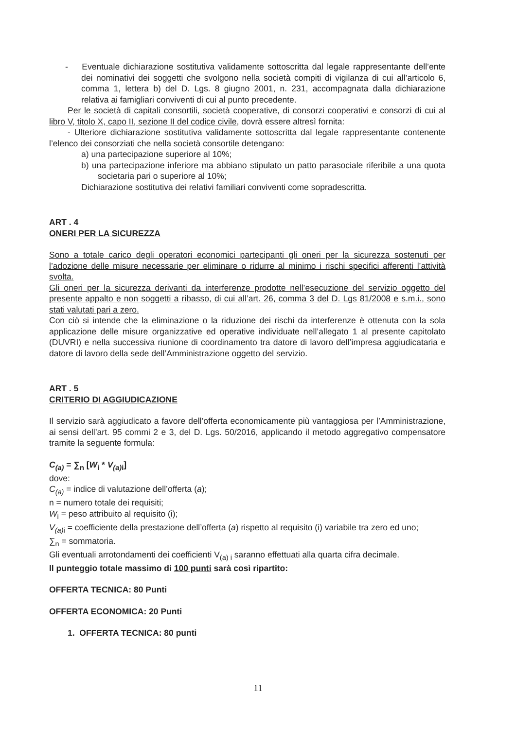- Eventuale dichiarazione sostitutiva validamente sottoscritta dal legale rappresentante dell’ente dei nominativi dei soggetti che svolgono nella società compiti di vigilanza di cui all’articolo 6, comma 1, lettera b) del D. Lgs. 8 giugno 2001, n. 231, accompagnata dalla dichiarazione relativa ai famigliari conviventi di cui al punto precedente.
Per le società di capitali consortili, società cooperative, di consorzi cooperativi e consorzi di cui al libro V, titolo X, capo II, sezione II del codice civile, dovrà essere altresì fornita:
- Ulteriore dichiarazione sostitutiva validamente sottoscritta dal legale rappresentante contenente l’elenco dei consorziati che nella società consortile detengano:
a) una partecipazione superiore al 10%;
b) una partecipazione inferiore ma abbiano stipulato un patto parasociale riferibile a una quota societaria pari o superiore al 10%;
Dichiarazione sostitutiva dei relativi familiari conviventi come sopradescritta.
ART . 4
ONERI PER LA SICUREZZA
Sono a totale carico degli operatori economici partecipanti gli oneri per la sicurezza sostenuti per l’adozione delle misure necessarie per eliminare o ridurre al minimo i rischi specifici afferenti l’attività svolta.
Gli oneri per la sicurezza derivanti da interferenze prodotte nell’esecuzione del servizio oggetto del presente appalto e non soggetti a ribasso, di cui all’art. 26, comma 3 del D. Lgs 81/2008 e s.m.i., sono stati valutati pari a zero.
Con ciò si intende che la eliminazione o la riduzione dei rischi da interferenze è ottenuta con la sola applicazione delle misure organizzative ed operative individuate nell’allegato 1 al presente capitolato (DUVRI) e nella successiva riunione di coordinamento tra datore di lavoro dell’impresa aggiudicataria e datore di lavoro della sede dell’Amministrazione oggetto del servizio.
ART . 5
CRITERIO DI AGGIUDICAZIONE
Il servizio sarà aggiudicato a favore dell’offerta economicamente più vantaggiosa per l’Amministrazione, ai sensi dell’art. 95 commi 2 e 3, del D. Lgs. 50/2016, applicando il metodo aggregativo compensatore tramite la seguente formula:
C<sub>(a)</sub> = ∑<sub>n</sub> [W<sub>i</sub> * V<sub>(a)</sub><sub>i</sub>]
dove:
C<sub>(a)</sub> = indice di valutazione dell’offerta (a);
n = numero totale dei requisiti;
W<sub>i</sub> = peso attribuito al requisito (i);
V<sub>(a)</sub><sub>i</sub> = coefficiente della prestazione dell’offerta (a) rispetto al requisito (i) variabile tra zero ed uno;
∑<sub>n</sub> = sommatoria.
Gli eventuali arrotondamenti dei coefficienti V<sub>(a) i</sub> saranno effettuati alla quarta cifra decimale.
Il punteggio totale massimo di 100 punti sarà così ripartito:
OFFERTA TECNICA: 80 Punti
OFFERTA ECONOMICA: 20 Punti
1. OFFERTA TECNICA: 80 punti
11